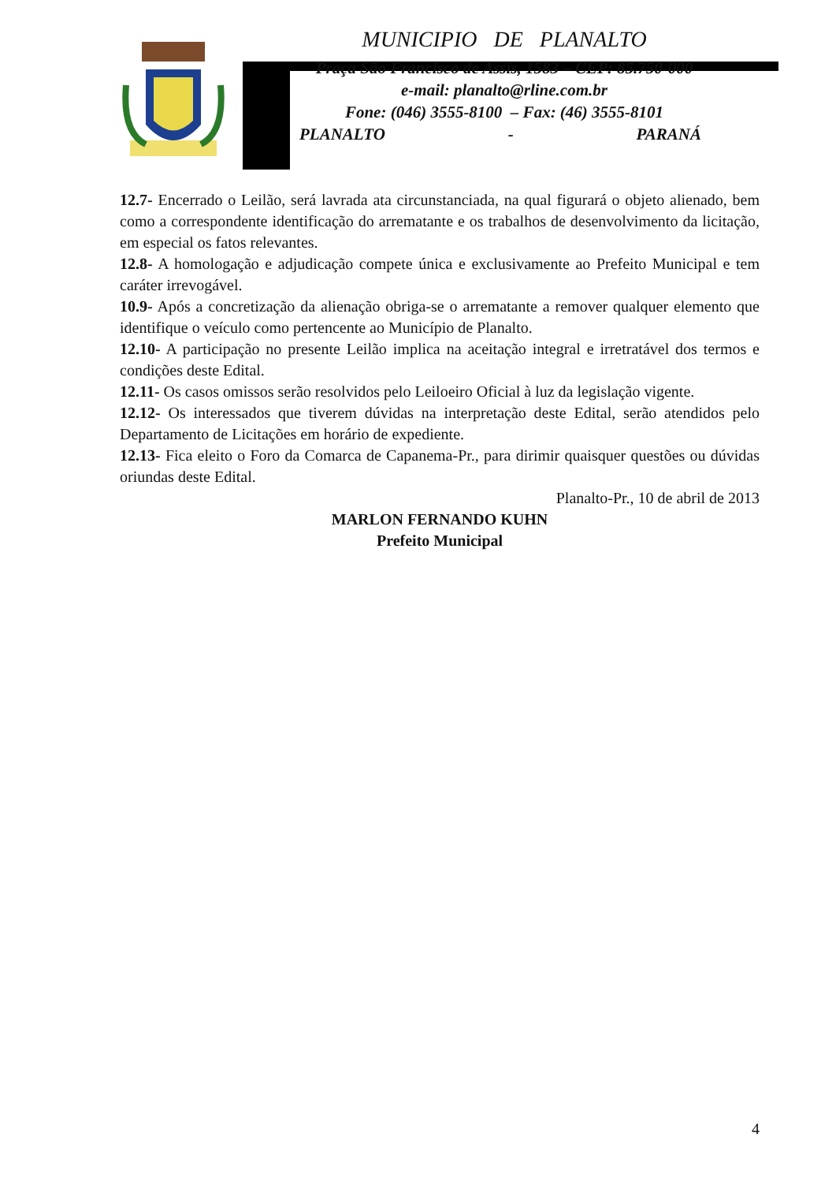MUNICIPIO DE PLANALTO
Praça São Francisco de Assis, 1583 – CEP: 85.750-000
e-mail: planalto@rline.com.br
Fone: (046) 3555-8100 – Fax: (46) 3555-8101
PLANALTO - PARANÁ
12.7- Encerrado o Leilão, será lavrada ata circunstanciada, na qual figurará o objeto alienado, bem como a correspondente identificação do arrematante e os trabalhos de desenvolvimento da licitação, em especial os fatos relevantes.
12.8- A homologação e adjudicação compete única e exclusivamente ao Prefeito Municipal e tem caráter irrevogável.
10.9- Após a concretização da alienação obriga-se o arrematante a remover qualquer elemento que identifique o veículo como pertencente ao Município de Planalto.
12.10- A participação no presente Leilão implica na aceitação integral e irretratável dos termos e condições deste Edital.
12.11- Os casos omissos serão resolvidos pelo Leiloeiro Oficial à luz da legislação vigente.
12.12- Os interessados que tiverem dúvidas na interpretação deste Edital, serão atendidos pelo Departamento de Licitações em horário de expediente.
12.13- Fica eleito o Foro da Comarca de Capanema-Pr., para dirimir quaisquer questões ou dúvidas oriundas deste Edital.
Planalto-Pr., 10 de abril de 2013
MARLON FERNANDO KUHN
Prefeito Municipal
4